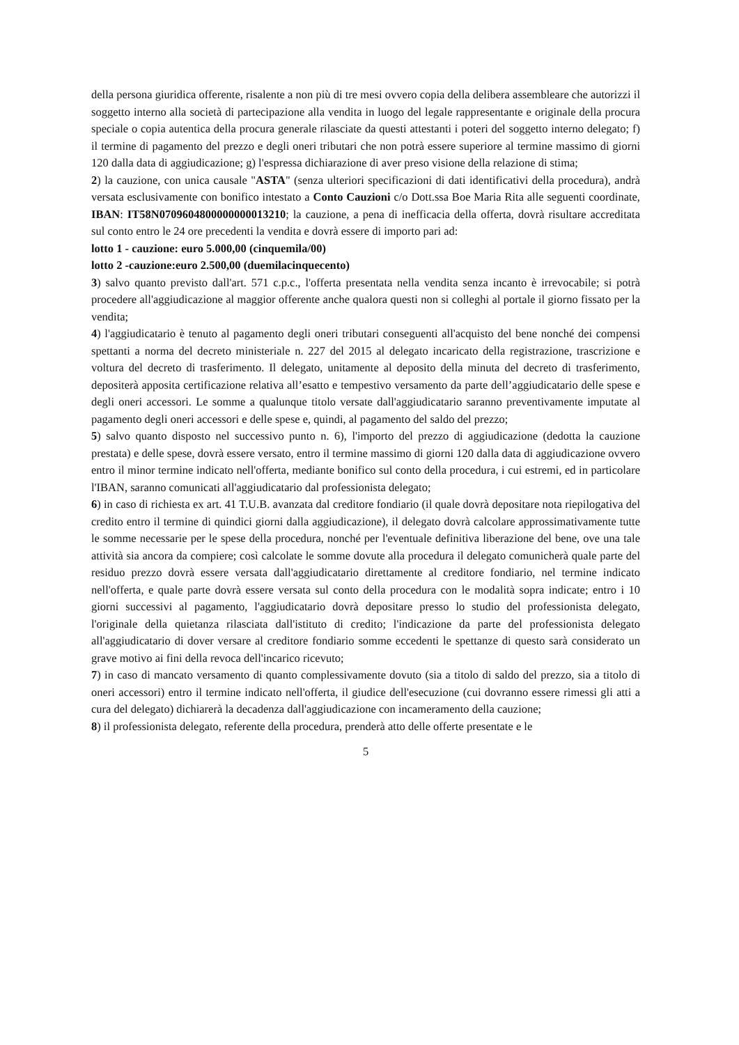della persona giuridica offerente, risalente a non più di tre mesi ovvero copia della delibera assembleare che autorizzi il soggetto interno alla società di partecipazione alla vendita in luogo del legale rappresentante e originale della procura speciale o copia autentica della procura generale rilasciate da questi attestanti i poteri del soggetto interno delegato; f) il termine di pagamento del prezzo e degli oneri tributari che non potrà essere superiore al termine massimo di giorni 120 dalla data di aggiudicazione; g) l'espressa dichiarazione di aver preso visione della relazione di stima;
2) la cauzione, con unica causale "ASTA" (senza ulteriori specificazioni di dati identificativi della procedura), andrà versata esclusivamente con bonifico intestato a Conto Cauzioni c/o Dott.ssa Boe Maria Rita alle seguenti coordinate, IBAN: IT58N0709604800000000013210; la cauzione, a pena di inefficacia della offerta, dovrà risultare accreditata sul conto entro le 24 ore precedenti la vendita e dovrà essere di importo pari ad:
lotto 1 - cauzione: euro 5.000,00 (cinquemila/00)
lotto 2 -cauzione:euro 2.500,00 (duemilacinquecento)
3) salvo quanto previsto dall'art. 571 c.p.c., l'offerta presentata nella vendita senza incanto è irrevocabile; si potrà procedere all'aggiudicazione al maggior offerente anche qualora questi non si colleghi al portale il giorno fissato per la vendita;
4) l'aggiudicatario è tenuto al pagamento degli oneri tributari conseguenti all'acquisto del bene nonché dei compensi spettanti a norma del decreto ministeriale n. 227 del 2015 al delegato incaricato della registrazione, trascrizione e voltura del decreto di trasferimento. Il delegato, unitamente al deposito della minuta del decreto di trasferimento, depositerà apposita certificazione relativa all’esatto e tempestivo versamento da parte dell’aggiudicatario delle spese e degli oneri accessori. Le somme a qualunque titolo versate dall'aggiudicatario saranno preventivamente imputate al pagamento degli oneri accessori e delle spese e, quindi, al pagamento del saldo del prezzo;
5) salvo quanto disposto nel successivo punto n. 6), l'importo del prezzo di aggiudicazione (dedotta la cauzione prestata) e delle spese, dovrà essere versato, entro il termine massimo di giorni 120 dalla data di aggiudicazione ovvero entro il minor termine indicato nell'offerta, mediante bonifico sul conto della procedura, i cui estremi, ed in particolare l'IBAN, saranno comunicati all'aggiudicatario dal professionista delegato;
6) in caso di richiesta ex art. 41 T.U.B. avanzata dal creditore fondiario (il quale dovrà depositare nota riepilogativa del credito entro il termine di quindici giorni dalla aggiudicazione), il delegato dovrà calcolare approssimativamente tutte le somme necessarie per le spese della procedura, nonché per l'eventuale definitiva liberazione del bene, ove una tale attività sia ancora da compiere; così calcolate le somme dovute alla procedura il delegato comunicherà quale parte del residuo prezzo dovrà essere versata dall'aggiudicatario direttamente al creditore fondiario, nel termine indicato nell'offerta, e quale parte dovrà essere versata sul conto della procedura con le modalità sopra indicate; entro i 10 giorni successivi al pagamento, l'aggiudicatario dovrà depositare presso lo studio del professionista delegato, l'originale della quietanza rilasciata dall'istituto di credito; l'indicazione da parte del professionista delegato all'aggiudicatario di dover versare al creditore fondiario somme eccedenti le spettanze di questo sarà considerato un grave motivo ai fini della revoca dell'incarico ricevuto;
7) in caso di mancato versamento di quanto complessivamente dovuto (sia a titolo di saldo del prezzo, sia a titolo di oneri accessori) entro il termine indicato nell'offerta, il giudice dell'esecuzione (cui dovranno essere rimessi gli atti a cura del delegato) dichiarerà la decadenza dall'aggiudicazione con incameramento della cauzione;
8) il professionista delegato, referente della procedura, prenderà atto delle offerte presentate e le
5